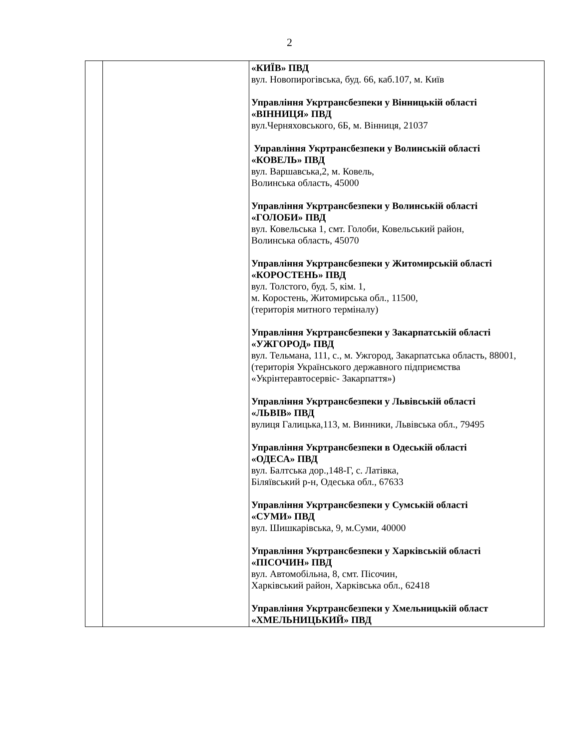2
| | | «КИЇВ» ПВД вул. Новопирогівська, буд. 66, каб.107, м. Київ Управління Укртрансбезпеки у Вінницькій області «ВІННИЦЯ» ПВД вул.Черняховського, 6Б, м. Вінниця, 21037 Управління Укртрансбезпеки у Волинській області «КОВЕЛЬ» ПВД вул. Варшавська,2, м. Ковель, Волинська область, 45000 Управління Укртрансбезпеки у Волинській області «ГОЛОБИ» ПВД вул. Ковельська 1, смт. Голоби, Ковельський район, Волинська область, 45070 Управління Укртрансбезпеки у Житомирській області «КОРОСТЕНЬ» ПВД вул. Толстого, буд. 5, кім. 1, м. Коростень, Житомирська обл., 11500, (територія митного терміналу) Управління Укртрансбезпеки у Закарпатській області «УЖГОРОД» ПВД вул. Тельмана, 111, с., м. Ужгород, Закарпатська область, 88001, (територія Українського державного підприємства «Укрінтеравтосервіс- Закарпаття») Управління Укртрансбезпеки у Львівській області «ЛЬВІВ» ПВД вулиця Галицька,113, м. Винники, Львівська обл., 79495 Управління Укртрансбезпеки в Одеській області «ОДЕСА» ПВД вул. Балтська дор.,148-Г, с. Латівка, Біляївський р-н, Одеська обл., 67633 Управління Укртрансбезпеки у Сумській області «СУМИ» ПВД вул. Шишкарівська, 9, м.Суми, 40000 Управління Укртрансбезпеки у Харківській області «ПІСОЧИН» ПВД вул. Автомобільна, 8, смт. Пісочин, Харківський район, Харківська обл., 62418 Управління Укртрансбезпеки у Хмельницькій област «ХМЕЛЬНИЦЬКИЙ» ПВД |